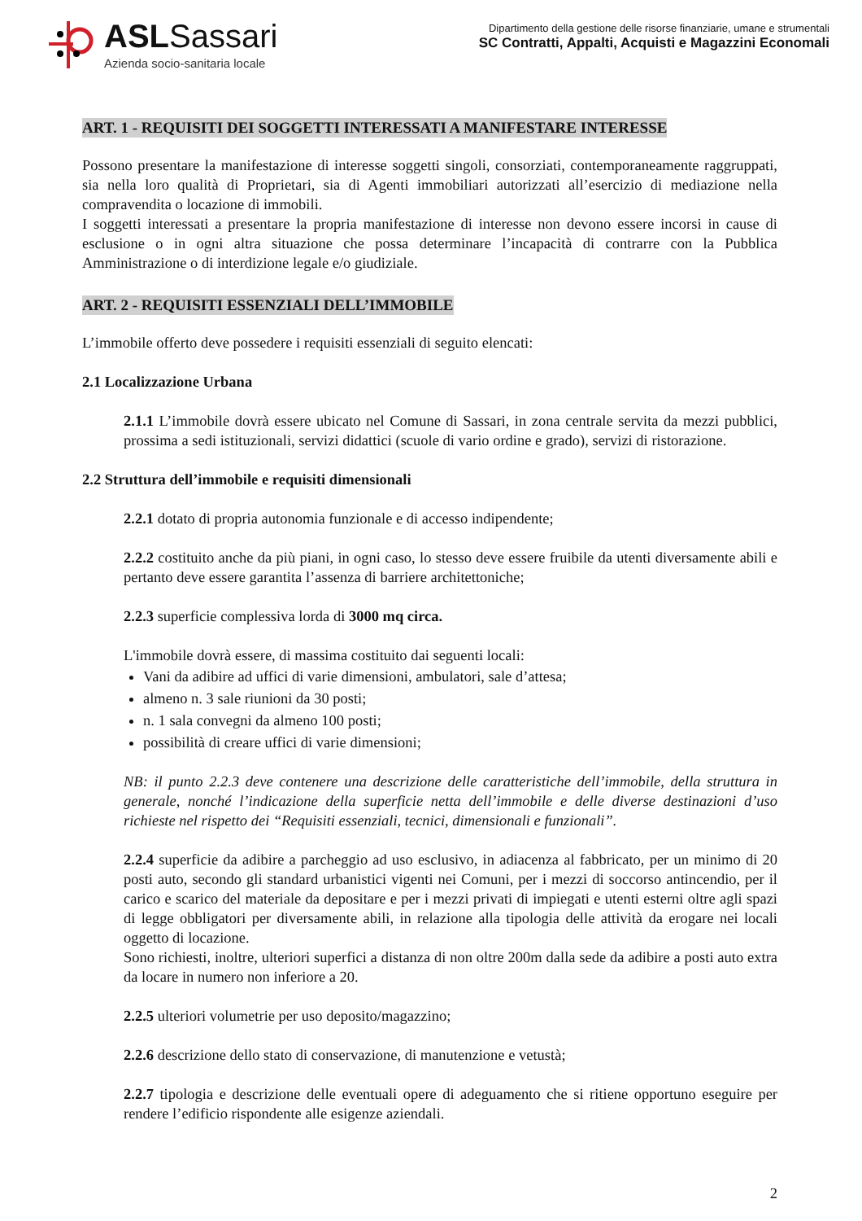ASLSassari
Azienda socio-sanitaria locale
Dipartimento della gestione delle risorse finanziarie, umane e strumentali
SC Contratti, Appalti, Acquisti e Magazzini Economali
ART. 1 - REQUISITI DEI SOGGETTI INTERESSATI A MANIFESTARE INTERESSE
Possono presentare la manifestazione di interesse soggetti singoli, consorziati, contemporaneamente raggruppati, sia nella loro qualità di Proprietari, sia di Agenti immobiliari autorizzati all’esercizio di mediazione nella compravendita o locazione di immobili.
I soggetti interessati a presentare la propria manifestazione di interesse non devono essere incorsi in cause di esclusione o in ogni altra situazione che possa determinare l’incapacità di contrarre con la Pubblica Amministrazione o di interdizione legale e/o giudiziale.
ART. 2 - REQUISITI ESSENZIALI DELL’IMMOBILE
L’immobile offerto deve possedere i requisiti essenziali di seguito elencati:
2.1 Localizzazione Urbana
2.1.1 L’immobile dovrà essere ubicato nel Comune di Sassari, in zona centrale servita da mezzi pubblici, prossima a sedi istituzionali, servizi didattici (scuole di vario ordine e grado), servizi di ristorazione.
2.2 Struttura dell’immobile e requisiti dimensionali
2.2.1 dotato di propria autonomia funzionale e di accesso indipendente;
2.2.2 costituito anche da più piani, in ogni caso, lo stesso deve essere fruibile da utenti diversamente abili e pertanto deve essere garantita l’assenza di barriere architettoniche;
2.2.3 superficie complessiva lorda di 3000 mq circa.
L'immobile dovrà essere, di massima costituito dai seguenti locali:
Vani da adibire ad uffici di varie dimensioni, ambulatori, sale d’attesa;
almeno n. 3 sale riunioni da 30 posti;
n. 1 sala convegni da almeno 100 posti;
possibilità di creare uffici di varie dimensioni;
NB: il punto 2.2.3 deve contenere una descrizione delle caratteristiche dell’immobile, della struttura in generale, nonché l’indicazione della superficie netta dell’immobile e delle diverse destinazioni d’uso richieste nel rispetto dei “Requisiti essenziali, tecnici, dimensionali e funzionali”.
2.2.4 superficie da adibire a parcheggio ad uso esclusivo, in adiacenza al fabbricato, per un minimo di 20 posti auto, secondo gli standard urbanistici vigenti nei Comuni, per i mezzi di soccorso antincendio, per il carico e scarico del materiale da depositare e per i mezzi privati di impiegati e utenti esterni oltre agli spazi di legge obbligatori per diversamente abili, in relazione alla tipologia delle attività da erogare nei locali oggetto di locazione.
Sono richiesti, inoltre, ulteriori superfici a distanza di non oltre 200m dalla sede da adibire a posti auto extra da locare in numero non inferiore a 20.
2.2.5 ulteriori volumetrie per uso deposito/magazzino;
2.2.6 descrizione dello stato di conservazione, di manutenzione e vetustà;
2.2.7 tipologia e descrizione delle eventuali opere di adeguamento che si ritiene opportuno eseguire per rendere l’edificio rispondente alle esigenze aziendali.
2